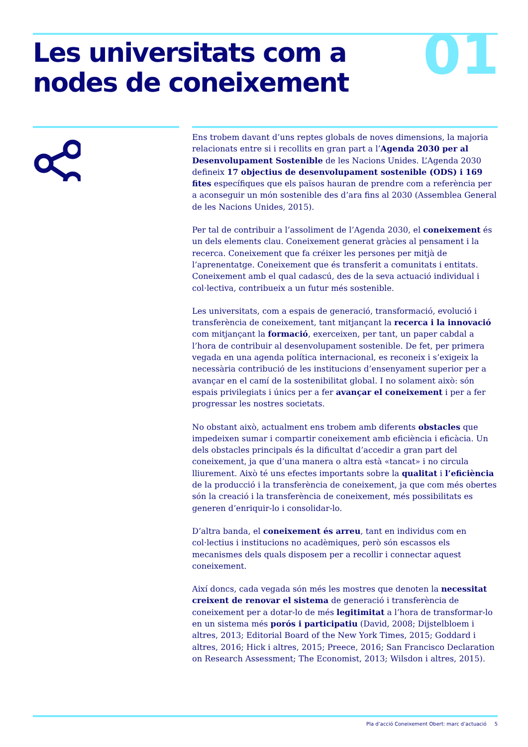Les universitats com a
nodes de coneixement
01
Ens trobem davant d’uns reptes globals de noves dimensions, la majoria relacionats entre si i recollits en gran part a l’Agenda 2030 per al Desenvolupament Sostenible de les Nacions Unides. L’Agenda 2030 defineix 17 objectius de desenvolupament sostenible (ODS) i 169 fites específiques que els països hauran de prendre com a referència per a aconseguir un món sostenible des d’ara fins al 2030 (Assemblea General de les Nacions Unides, 2015).
Per tal de contribuir a l’assoliment de l’Agenda 2030, el coneixement és un dels elements clau. Coneixement generat gràcies al pensament i la recerca. Coneixement que fa créixer les persones per mitjà de l’aprenentatge. Coneixement que és transferit a comunitats i entitats. Coneixement amb el qual cadascú, des de la seva actuació individual i col·lectiva, contribueix a un futur més sostenible.
Les universitats, com a espais de generació, transformació, evolució i transferència de coneixement, tant mitjançant la recerca i la innovació com mitjançant la formació, exerceixen, per tant, un paper cabdal a l’hora de contribuir al desenvolupament sostenible. De fet, per primera vegada en una agenda política internacional, es reconeix i s’exigeix la necessària contribució de les institucions d’ensenyament superior per a avançar en el camí de la sostenibilitat global. I no solament això: són espais privilegiats i únics per a fer avançar el coneixement i per a fer progressar les nostres societats.
No obstant això, actualment ens trobem amb diferents obstacles que impedeixen sumar i compartir coneixement amb eficiència i eficàcia. Un dels obstacles principals és la dificultat d’accedir a gran part del coneixement, ja que d’una manera o altra està «tancat» i no circula lliurement. Això té uns efectes importants sobre la qualitat i l’eficiència de la producció i la transferència de coneixement, ja que com més obertes són la creació i la transferència de coneixement, més possibilitats es generen d’enriquir-lo i consolidar-lo.
D’altra banda, el coneixement és arreu, tant en individus com en col·lectius i institucions no acadèmiques, però són escassos els mecanismes dels quals disposem per a recollir i connectar aquest coneixement.
Així doncs, cada vegada són més les mostres que denoten la necessitat creixent de renovar el sistema de generació i transferència de coneixement per a dotar-lo de més legitimitat a l’hora de transformar-lo en un sistema més porós i participatiu (David, 2008; Dijstelbloem i altres, 2013; Editorial Board of the New York Times, 2015; Goddard i altres, 2016; Hick i altres, 2015; Preece, 2016; San Francisco Declaration on Research Assessment; The Economist, 2013; Wilsdon i altres, 2015).
Pla d’acció Coneixement Obert: marc d’actuació 5